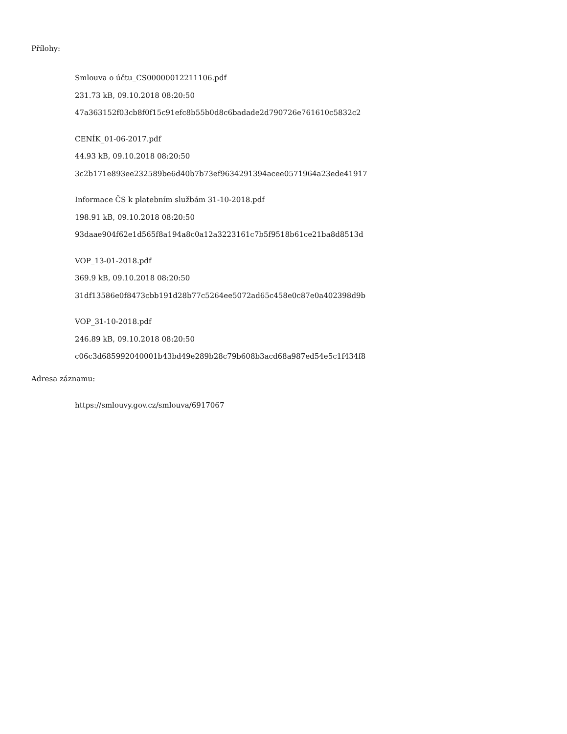Přílohy:
Smlouva o účtu_CS00000012211106.pdf
231.73 kB, 09.10.2018 08:20:50
47a363152f03cb8f0f15c91efc8b55b0d8c6badade2d790726e761610c5832c2
CENÍK_01-06-2017.pdf
44.93 kB, 09.10.2018 08:20:50
3c2b171e893ee232589be6d40b7b73ef9634291394acee0571964a23ede41917
Informace ČS k platebním službám 31-10-2018.pdf
198.91 kB, 09.10.2018 08:20:50
93daae904f62e1d565f8a194a8c0a12a3223161c7b5f9518b61ce21ba8d8513d
VOP_13-01-2018.pdf
369.9 kB, 09.10.2018 08:20:50
31df13586e0f8473cbb191d28b77c5264ee5072ad65c458e0c87e0a402398d9b
VOP_31-10-2018.pdf
246.89 kB, 09.10.2018 08:20:50
c06c3d685992040001b43bd49e289b28c79b608b3acd68a987ed54e5c1f434f8
Adresa záznamu:
https://smlouvy.gov.cz/smlouva/6917067